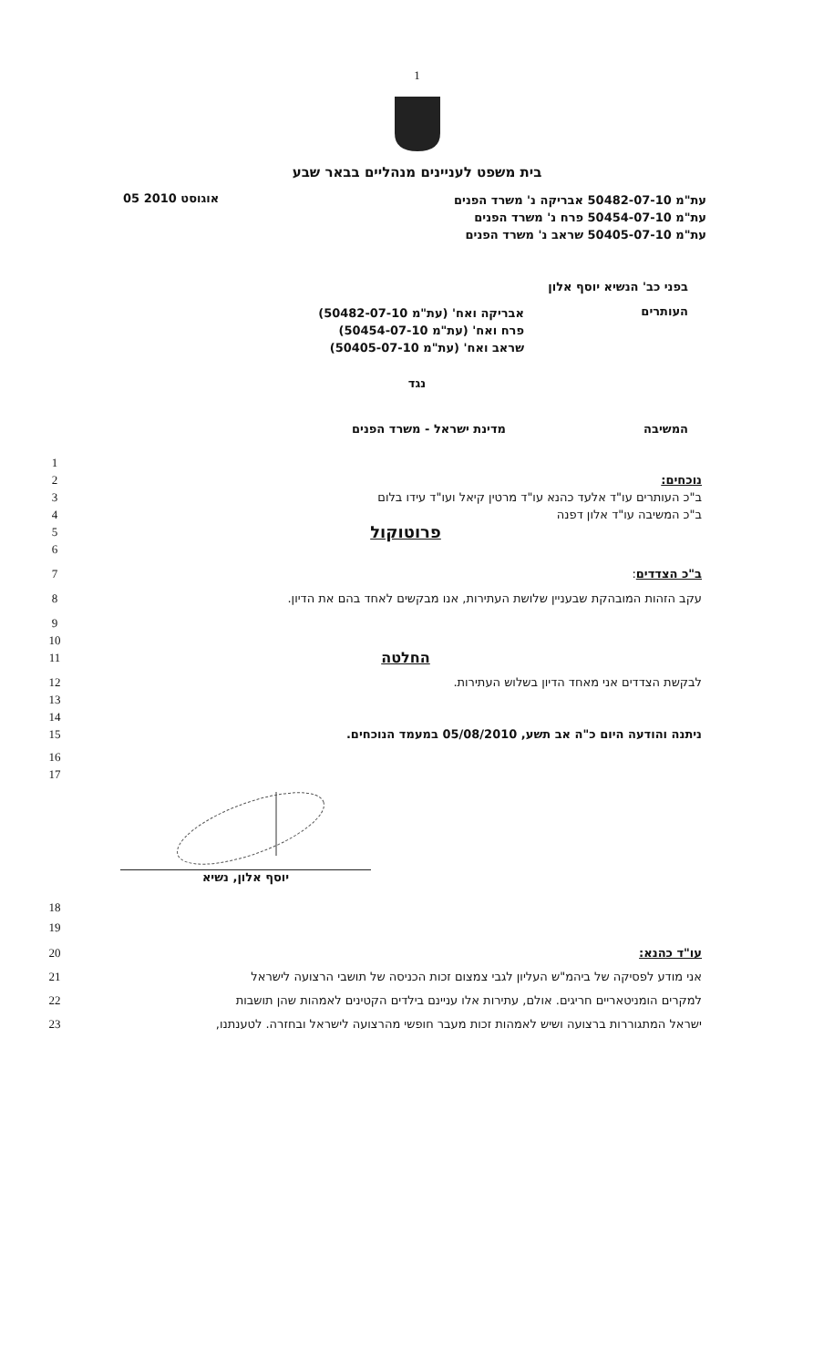1
בית משפט לעניינים מנהליים בבאר שבע
05 אוגוסט 2010
עת"מ 50482-07-10 אבריקה נ' משרד הפנים
עת"מ 50454-07-10 פרח נ' משרד הפנים
עת"מ 50405-07-10 שראב נ' משרד הפנים
בפני כב' הנשיא יוסף אלון
העותרים
אבריקה ואח' (עת"מ 50482-07-10)
פרח ואח' (עת"מ 50454-07-10)
שראב ואח' (עת"מ 50405-07-10)
נגד
המשיבה מדינת ישראל - משרד הפנים
1
2 נוכחים:
3 ב"כ העותרים עו"ד אלעד כהנא עו"ד מרטין קיאל ועו"ד עידו בלום
4 ב"כ המשיבה עו"ד אלון דפנה
5
פרוטוקול
6
7 ב"כ הצדדים:
8 עקב הזהות המובהקת שבעניין שלושת העתירות, אנו מבקשים לאחד בהם את הדיון.
9
10
11
החלטה
12 לבקשת הצדדים אני מאחד הדיון בשלוש העתירות.
13
14
15 ניתנה והודעה היום כ"ה אב תשע, 05/08/2010 במעמד הנוכחים.
16
17
יוסף אלון, נשיא
18
19
20 עו"ד כהנא:
21 אני מודע לפסיקה של ביהמ"ש העליון לגבי צמצום זכות הכניסה של תושבי הרצועה לישראל
22 למקרים הומניטאריים חריגים. אולם, עתירות אלו עניינם בילדים הקטינים לאמהות שהן תושבות
23 ישראל המתגוררות ברצועה ושיש לאמהות זכות מעבר חופשי מהרצועה לישראל ובחזרה. לטענתנו,